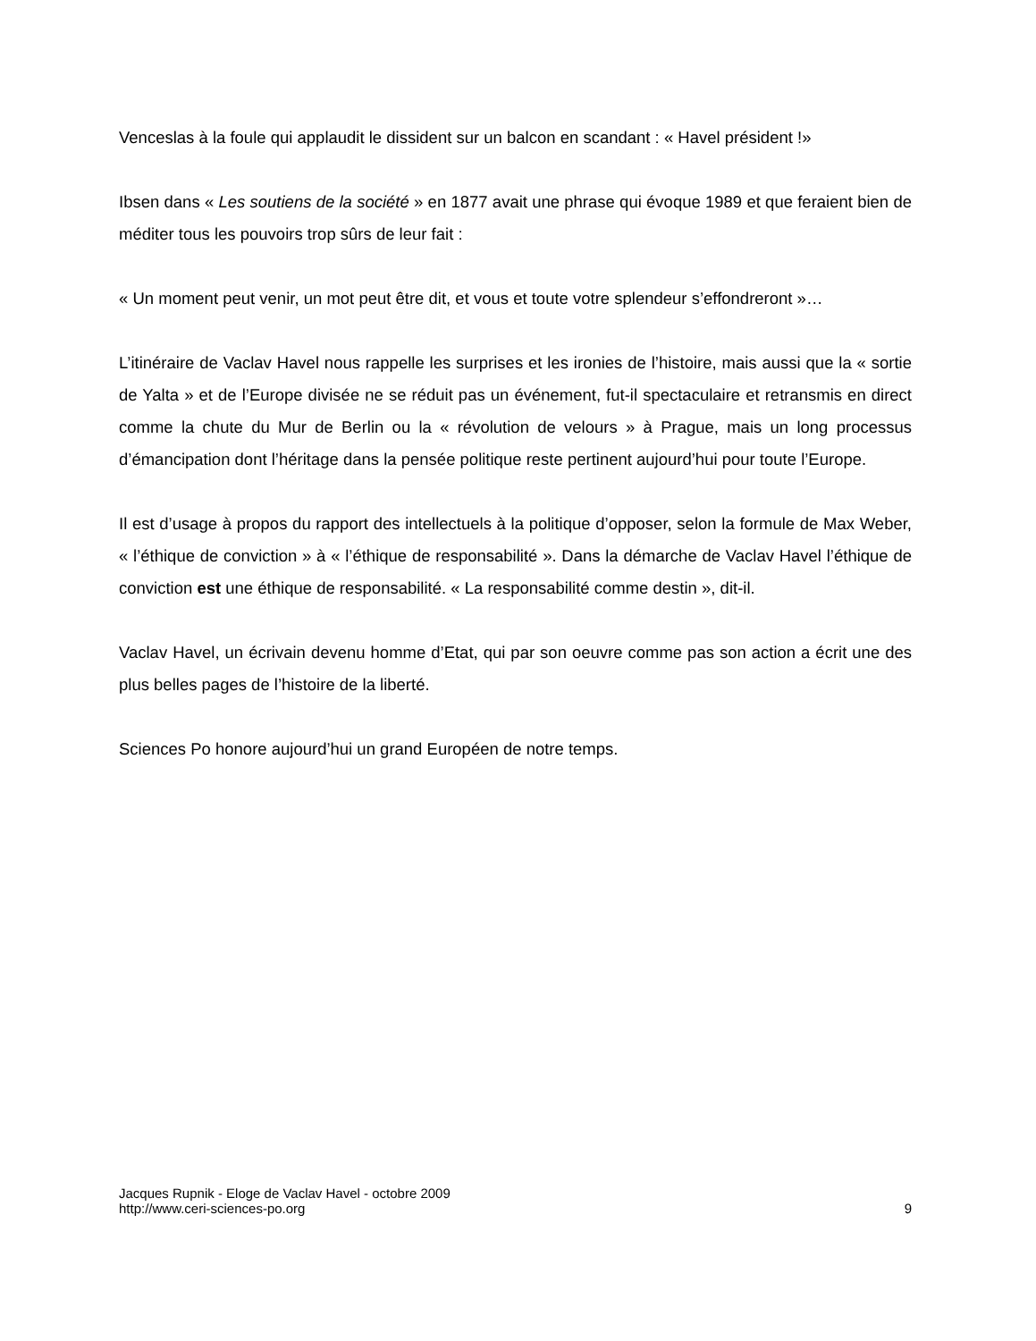Venceslas à la foule qui applaudit le dissident sur un balcon en scandant : « Havel président !»
Ibsen dans « Les soutiens de la société » en 1877 avait une phrase qui évoque 1989 et que feraient bien de méditer tous les pouvoirs trop sûrs de leur fait :
« Un moment peut venir, un mot peut être dit, et vous et toute votre splendeur s’effondreront »…
L’itinéraire de Vaclav Havel nous rappelle les surprises et les ironies de l’histoire, mais aussi que la « sortie de Yalta » et de l’Europe divisée ne se réduit pas un événement, fut-il spectaculaire et retransmis en direct comme la chute du Mur de Berlin ou la « révolution de velours » à Prague, mais un long processus d’émancipation dont l’héritage dans la pensée politique reste pertinent aujourd’hui pour toute l’Europe.
Il est d’usage à propos du rapport des intellectuels à la politique d’opposer, selon la formule de Max Weber, « l’éthique de conviction » à « l’éthique de responsabilité ». Dans la démarche de Vaclav Havel l’éthique de conviction est une éthique de responsabilité. « La responsabilité comme destin », dit-il.
Vaclav Havel, un écrivain devenu homme d’Etat, qui par son oeuvre comme pas son action a écrit une des plus belles pages de l’histoire de la liberté.
Sciences Po honore aujourd’hui un grand Européen de notre temps.
Jacques Rupnik - Eloge de Vaclav Havel - octobre 2009
http://www.ceri-sciences-po.org
9